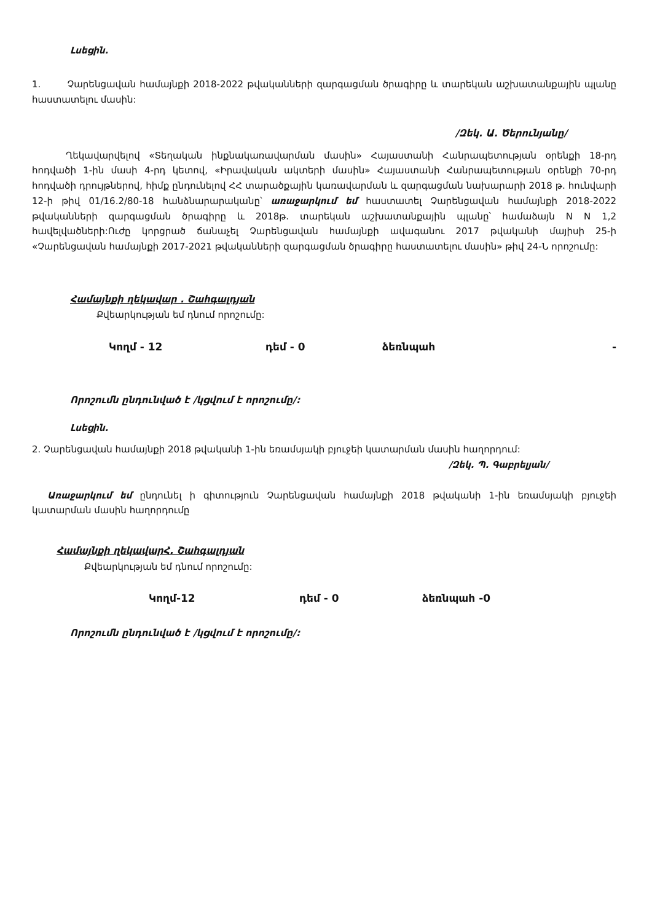Լսեցին.
1. Չարենցավան համայնքի 2018-2022 թվականների զարգացման ծրագիրը և տարեկան աշխատանքային պլանը հաստատելու մասին:
/Զեկ. Ա. Ծերունյանը/
Ղեկավարվելով «Տեղական ինքնակառավարման մասին» Հայաստանի Հանրապետության օրենքի 18-րդ հոդվածի 1-ին մասի 4-րդ կետով, «Իրավական ակտերի մասին» Հայաստանի Հանրապետության օրենքի 70-րդ հոդվածի դրույթներով, հիմք ընդունելով ՀՀ տարածքային կառավարման և զարգացման նախարարի 2018 թ. հունվարի 12-ի թիվ 01/16.2/80-18 հանձնարարականը՝ առաջարկում եմ հաստատել Չարենցավան համայնքի 2018-2022 թվականների զարգացման ծրագիրը և 2018թ. տարեկան աշխատանքային պլանը՝ համաձայն N N 1,2 հավելվածների:Ուժը կորցրած ճանաչել Չարենցավան համայնքի ավագանու 2017 թվականի մայիսի 25-ի «Չարենցավան համայնքի 2017-2021 թվականների զարգացման ծրագիրը հաստատելու մասին» թիվ 24-Ն որոշումը:
Համայնքի ղեկավար . Շահգալդյան
Քվեարկության եմ դնում որոշումը:
Կողմ - 12 դեմ - 0 ձեռնպահ -
Որոշումն ընդունված է /կցվում է որոշումը/:
Լսեցին.
2. Չարենցավան համայնքի 2018 թվականի 1-ին եռամսյակի բյուջեի կատարման մասին հաղորդում:
/Զեկ. Պ. Գաբրելյան/
Առաջարկում եմ ընդունել ի գիտություն Չարենցավան համայնքի 2018 թվականի 1-ին եռամսյակի բյուջեի կատարման մասին հաղորդումը
Համայնքի ղեկավարՀ. Շահգալդյան
Քվեարկության եմ դնում որոշումը:
Կողմ-12 դեմ - 0 ձեռնպահ -0
Որոշումն ընդունված է /կցվում է որոշումը/: